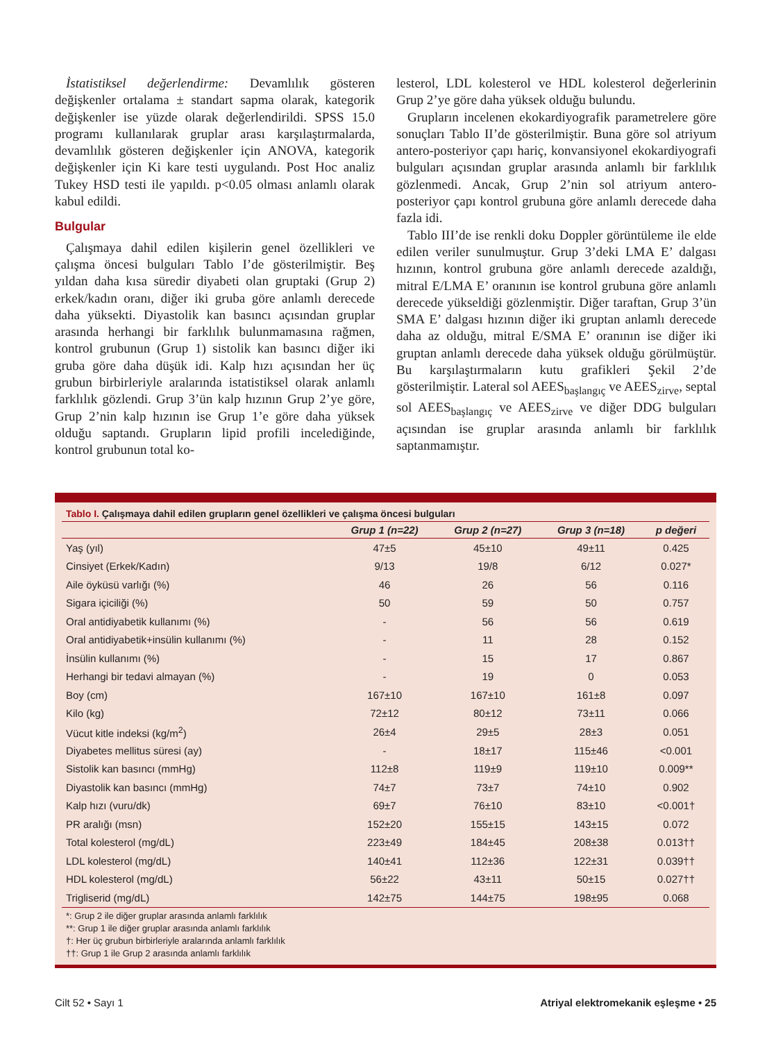İstatistiksel değerlendirme: Devamlılık gösteren değişkenler ortalama ± standart sapma olarak, kategorik değişkenler ise yüzde olarak değerlendirildi. SPSS 15.0 programı kullanılarak gruplar arası karşılaştırmalarda, devamlılık gösteren değişkenler için ANOVA, kategorik değişkenler için Ki kare testi uygulandı. Post Hoc analiz Tukey HSD testi ile yapıldı. p<0.05 olması anlamlı olarak kabul edildi.
Bulgular
Çalışmaya dahil edilen kişilerin genel özellikleri ve çalışma öncesi bulguları Tablo I’de gösterilmiştir. Beş yıldan daha kısa süredir diyabeti olan gruptaki (Grup 2) erkek/kadın oranı, diğer iki gruba göre anlamlı derecede daha yüksekti. Diyastolik kan basıncı açısından gruplar arasında herhangi bir farklılık bulunmamasına rağmen, kontrol grubunun (Grup 1) sistolik kan basıncı diğer iki gruba göre daha düşük idi. Kalp hızı açısından her üç grubun birbirleriyle aralarında istatistiksel olarak anlamlı farklılık gözlendi. Grup 3’ün kalp hızının Grup 2’ye göre, Grup 2’nin kalp hızının ise Grup 1’e göre daha yüksek olduğu saptandı. Grupların lipid profili incelediğinde, kontrol grubunun total ko-
lesterol, LDL kolesterol ve HDL kolesterol değerlerinin Grup 2’ye göre daha yüksek olduğu bulundu.
Grupların incelenen ekokardiyografik parametrelere göre sonuçları Tablo II’de gösterilmiştir. Buna göre sol atriyum antero-posteriyor çapı hariç, konvansiyonel ekokardiyografi bulguları açısından gruplar arasında anlamlı bir farklılık gözlenmedi. Ancak, Grup 2’nin sol atriyum antero-posteriyor çapı kontrol grubuna göre anlamlı derecede daha fazla idi.
Tablo III’de ise renkli doku Doppler görüntüleme ile elde edilen veriler sunulmuştur. Grup 3’deki LMA E’ dalgası hızının, kontrol grubuna göre anlamlı derecede azaldığı, mitral E/LMA E’ oranının ise kontrol grubuna göre anlamlı derecede yükseldiği gözlenmiştir. Diğer taraftan, Grup 3’ün SMA E’ dalgası hızının diğer iki gruptan anlamlı derecede daha az olduğu, mitral E/SMA E’ oranının ise diğer iki gruptan anlamlı derecede daha yüksek olduğu görülmüştür. Bu karşılaştırmaların kutu grafikleri Şekil 2’de gösterilmiştir. Lateral sol AEES<sub>başlangıç</sub> ve AEES<sub>zirve</sub>, septal sol AEES<sub>başlangıç</sub> ve AEES<sub>zirve</sub> ve diğer DDG bulguları açısından ise gruplar arasında anlamlı bir farklılık saptanmamıştır.
Tablo I. Çalışmaya dahil edilen grupların genel özellikleri ve çalışma öncesi bulguları
| | Grup 1 (n=22) | Grup 2 (n=27) | Grup 3 (n=18) | p değeri |
| --- | --- | --- | --- | --- |
| Yaş (yıl) | 47±5 | 45±10 | 49±11 | 0.425 |
| Cinsiyet (Erkek/Kadın) | 9/13 | 19/8 | 6/12 | 0.027* |
| Aile öyküsü varlığı (%) | 46 | 26 | 56 | 0.116 |
| Sigara içiciliği (%) | 50 | 59 | 50 | 0.757 |
| Oral antidiyabetik kullanımı (%) | - | 56 | 56 | 0.619 |
| Oral antidiyabetik+insülin kullanımı (%) | - | 11 | 28 | 0.152 |
| İnsülin kullanımı (%) | - | 15 | 17 | 0.867 |
| Herhangi bir tedavi almayan (%) | - | 19 | 0 | 0.053 |
| Boy (cm) | 167±10 | 167±10 | 161±8 | 0.097 |
| Kilo (kg) | 72±12 | 80±12 | 73±11 | 0.066 |
| Vücut kitle indeksi (kg/m<sup>2</sup>) | 26±4 | 29±5 | 28±3 | 0.051 |
| Diyabetes mellitus süresi (ay) | - | 18±17 | 115±46 | <0.001 |
| Sistolik kan basıncı (mmHg) | 112±8 | 119±9 | 119±10 | 0.009** |
| Diyastolik kan basıncı (mmHg) | 74±7 | 73±7 | 74±10 | 0.902 |
| Kalp hızı (vuru/dk) | 69±7 | 76±10 | 83±10 | <0.001† |
| PR aralığı (msn) | 152±20 | 155±15 | 143±15 | 0.072 |
| Total kolesterol (mg/dL) | 223±49 | 184±45 | 208±38 | 0.013†† |
| LDL kolesterol (mg/dL) | 140±41 | 112±36 | 122±31 | 0.039†† |
| HDL kolesterol (mg/dL) | 56±22 | 43±11 | 50±15 | 0.027†† |
| Trigliserid (mg/dL) | 142±75 | 144±75 | 198±95 | 0.068 |
*: Grup 2 ile diğer gruplar arasında anlamlı farklılık
**: Grup 1 ile diğer gruplar arasında anlamlı farklılık
†: Her üç grubun birbirleriyle aralarında anlamlı farklılık
††: Grup 1 ile Grup 2 arasında anlamlı farklılık
Cilt 52 • Sayı 1 Atriyal elektromekanik eşleşme • 25